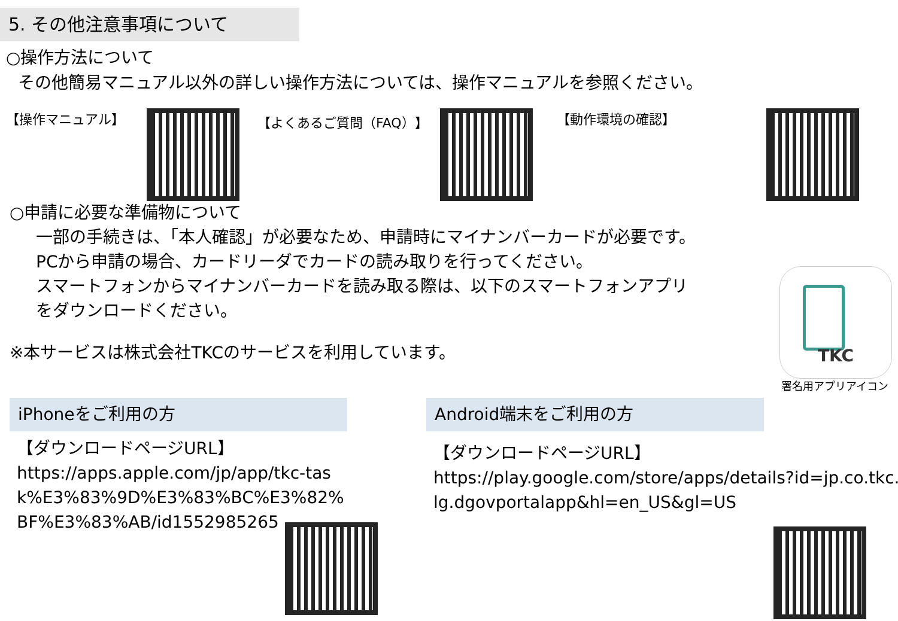5. その他注意事項について
○操作方法について
その他簡易マニュアル以外の詳しい操作方法については、操作マニュアルを参照ください。
【操作マニュアル】 【よくあるご質問（FAQ）】 【動作環境の確認】
○申請に必要な準備物について
一部の手続きは、「本人確認」が必要なため、申請時にマイナンバーカードが必要です。
PCから申請の場合、カードリーダでカードの読み取りを行ってください。
スマートフォンからマイナンバーカードを読み取る際は、以下のスマートフォンアプリ
をダウンロードください。
※本サービスは株式会社TKCのサービスを利用しています。
TKC
署名用アプリアイコン
iPhoneをご利用の方
【ダウンロードページURL】
https://apps.apple.com/jp/app/tkc-task%E3%83%9D%E3%83%BC%E3%82%BF%E3%83%AB/id1552985265
Android端末をご利用の方
【ダウンロードページURL】
https://play.google.com/store/apps/details?id=jp.co.tkc.lg.dgovportalapp&hl=en_US&gl=US